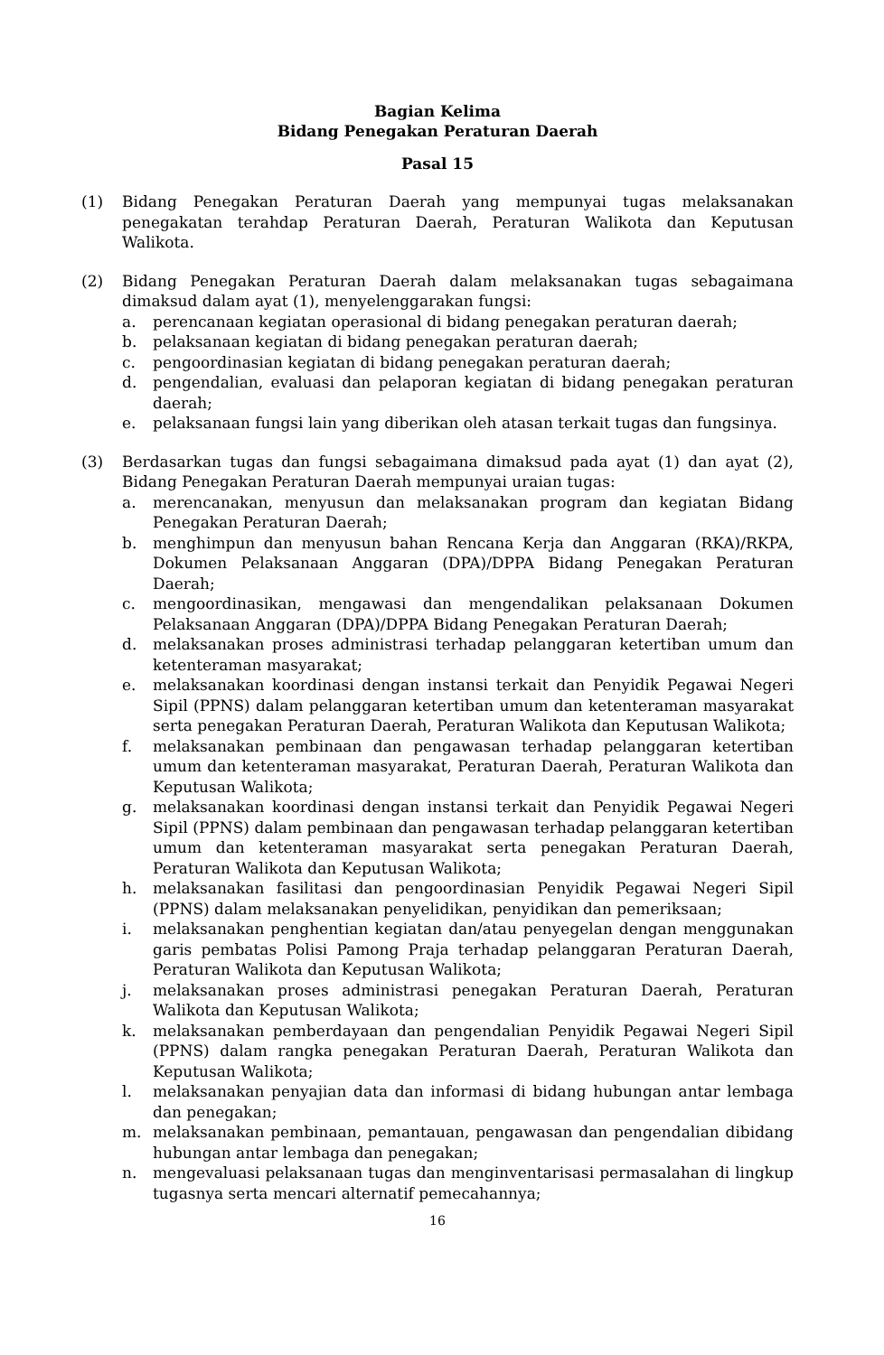Bagian Kelima
Bidang Penegakan Peraturan Daerah
Pasal 15
(1) Bidang Penegakan Peraturan Daerah yang mempunyai tugas melaksanakan penegakatan terahdap Peraturan Daerah, Peraturan Walikota dan Keputusan Walikota.
(2) Bidang Penegakan Peraturan Daerah dalam melaksanakan tugas sebagaimana dimaksud dalam ayat (1), menyelenggarakan fungsi:
a. perencanaan kegiatan operasional di bidang penegakan peraturan daerah;
b. pelaksanaan kegiatan di bidang penegakan peraturan daerah;
c. pengoordinasian kegiatan di bidang penegakan peraturan daerah;
d. pengendalian, evaluasi dan pelaporan kegiatan di bidang penegakan peraturan daerah;
e. pelaksanaan fungsi lain yang diberikan oleh atasan terkait tugas dan fungsinya.
(3) Berdasarkan tugas dan fungsi sebagaimana dimaksud pada ayat (1) dan ayat (2), Bidang Penegakan Peraturan Daerah mempunyai uraian tugas:
a. merencanakan, menyusun dan melaksanakan program dan kegiatan Bidang Penegakan Peraturan Daerah;
b. menghimpun dan menyusun bahan Rencana Kerja dan Anggaran (RKA)/RKPA, Dokumen Pelaksanaan Anggaran (DPA)/DPPA Bidang Penegakan Peraturan Daerah;
c. mengoordinasikan, mengawasi dan mengendalikan pelaksanaan Dokumen Pelaksanaan Anggaran (DPA)/DPPA Bidang Penegakan Peraturan Daerah;
d. melaksanakan proses administrasi terhadap pelanggaran ketertiban umum dan ketenteraman masyarakat;
e. melaksanakan koordinasi dengan instansi terkait dan Penyidik Pegawai Negeri Sipil (PPNS) dalam pelanggaran ketertiban umum dan ketenteraman masyarakat serta penegakan Peraturan Daerah, Peraturan Walikota dan Keputusan Walikota;
f. melaksanakan pembinaan dan pengawasan terhadap pelanggaran ketertiban umum dan ketenteraman masyarakat, Peraturan Daerah, Peraturan Walikota dan Keputusan Walikota;
g. melaksanakan koordinasi dengan instansi terkait dan Penyidik Pegawai Negeri Sipil (PPNS) dalam pembinaan dan pengawasan terhadap pelanggaran ketertiban umum dan ketenteraman masyarakat serta penegakan Peraturan Daerah, Peraturan Walikota dan Keputusan Walikota;
h. melaksanakan fasilitasi dan pengoordinasian Penyidik Pegawai Negeri Sipil (PPNS) dalam melaksanakan penyelidikan, penyidikan dan pemeriksaan;
i. melaksanakan penghentian kegiatan dan/atau penyegelan dengan menggunakan garis pembatas Polisi Pamong Praja terhadap pelanggaran Peraturan Daerah, Peraturan Walikota dan Keputusan Walikota;
j. melaksanakan proses administrasi penegakan Peraturan Daerah, Peraturan Walikota dan Keputusan Walikota;
k. melaksanakan pemberdayaan dan pengendalian Penyidik Pegawai Negeri Sipil (PPNS) dalam rangka penegakan Peraturan Daerah, Peraturan Walikota dan Keputusan Walikota;
l. melaksanakan penyajian data dan informasi di bidang hubungan antar lembaga dan penegakan;
m. melaksanakan pembinaan, pemantauan, pengawasan dan pengendalian dibidang hubungan antar lembaga dan penegakan;
n. mengevaluasi pelaksanaan tugas dan menginventarisasi permasalahan di lingkup tugasnya serta mencari alternatif pemecahannya;
16